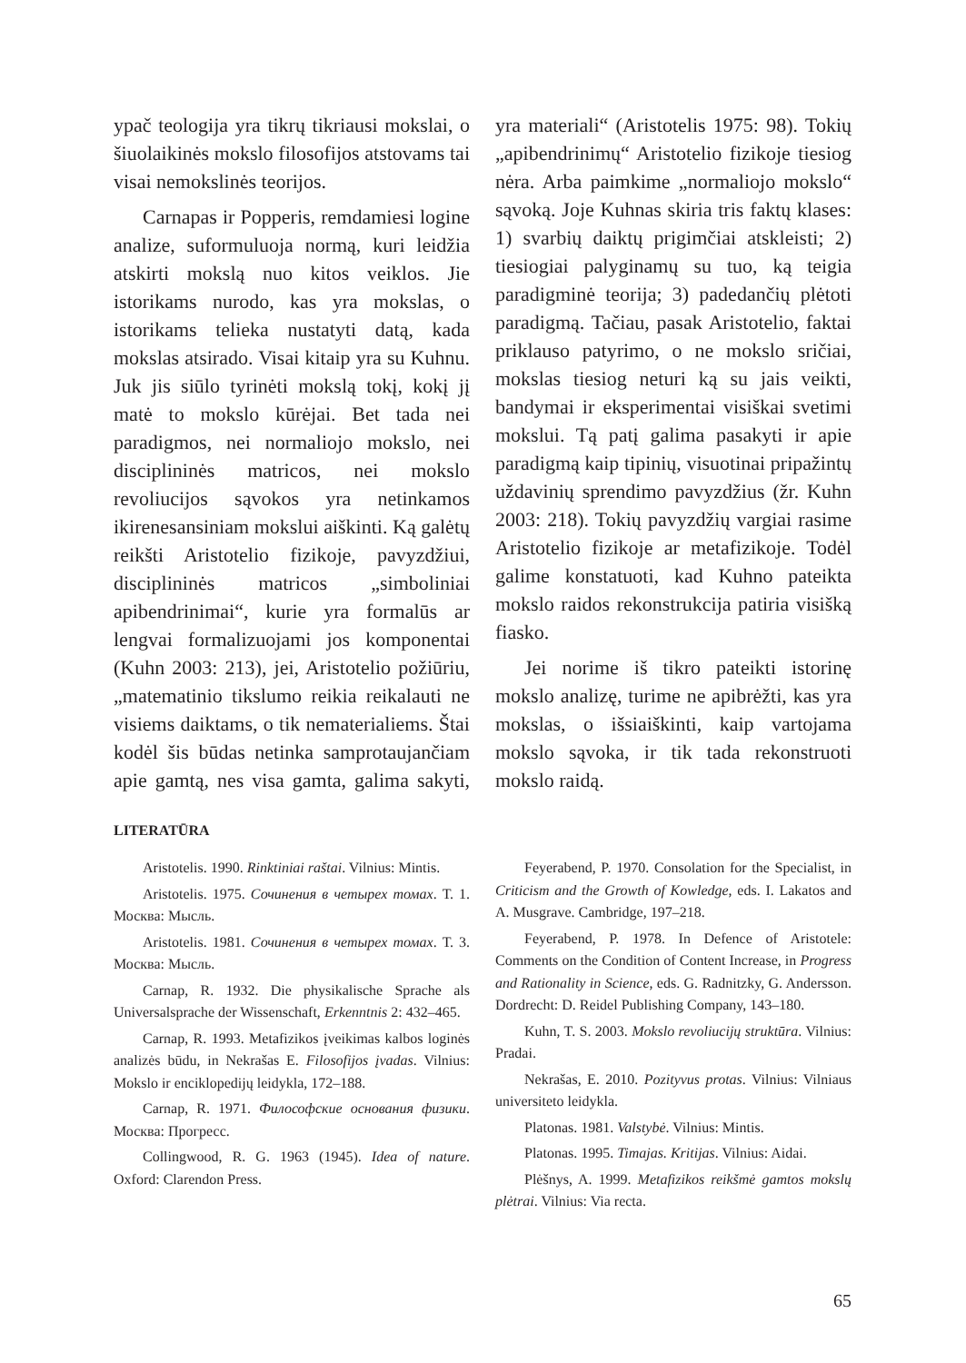ypač teologija yra tikrų tikriausi mokslai, o šiuolaikinės mokslo filosofijos atstovams tai visai nemokslinės teorijos.
Carnapas ir Popperis, remdamiesi logine analize, suformuluoja normą, kuri leidžia atskirti mokslą nuo kitos veiklos. Jie istorikams nurodo, kas yra mokslas, o istorikams telieka nustatyti datą, kada mokslas atsirado. Visai kitaip yra su Kuhnu. Juk jis siūlo tyrinėti mokslą tokį, kokį jį matė to mokslo kūrėjai. Bet tada nei paradigmos, nei normaliojo mokslo, nei disciplininės matricos, nei mokslo revoliucijos sąvokos yra netinkamos ikirenesansiniam mokslui aiškinti. Ką galėtų reikšti Aristotelio fizikoje, pavyzdžiui, disciplininės matricos „simboliniai apibendrinimai“, kurie yra formalūs ar lengvai formalizuojami jos komponentai (Kuhn 2003: 213), jei, Aristotelio požiūriu, „matematinio tikslumo reikia reikalauti ne visiems daiktams, o tik nematerialiems. Štai kodėl šis būdas netinka samprotaujančiam apie gamtą, nes visa gamta, galima sakyti, yra materiali“ (Aristotelis 1975: 98). Tokių „apibendrinimų“ Aristotelio fizikoje tiesiog nėra. Arba paimkime „normaliojo mokslo“ sąvoką. Joje Kuhnas skiria tris faktų klases: 1) svarbių daiktų prigimčiai atskleisti; 2) tiesiogiai palyginamų su tuo, ką teigia paradigminė teorija; 3) padedančių plėtoti paradigmą. Tačiau, pasak Aristotelio, faktai priklauso patyrimo, o ne mokslo sričiai, mokslas tiesiog neturi ką su jais veikti, bandymai ir eksperimentai visiškai svetimi mokslui. Tą patį galima pasakyti ir apie paradigmą kaip tipinių, visuotinai pripažintų uždavinių sprendimo pavyzdžius (žr. Kuhn 2003: 218). Tokių pavyzdžių vargiai rasime Aristotelio fizikoje ar metafizikoje. Todėl galime konstatuoti, kad Kuhno pateikta mokslo raidos rekonstrukcija patiria visišką fiasko.
Jei norime iš tikro pateikti istorinę mokslo analizę, turime ne apibrėžti, kas yra mokslas, o išsiaiškinti, kaip vartojama mokslo sąvoka, ir tik tada rekonstruoti mokslo raidą.
LITERATŪRA
Aristotelis. 1990. Rinktiniai raštai. Vilnius: Mintis.
Aristotelis. 1975. Сочинения в четырех томах. Т. 1. Москва: Мысль.
Aristotelis. 1981. Сочинения в четырех томах. Т. 3. Москва: Мысль.
Carnap, R. 1932. Die physikalische Sprache als Universalsprache der Wissenschaft, Erkenntnis 2: 432–465.
Carnap, R. 1993. Metafizikos įveikimas kalbos loginės analizės būdu, in Nekrašas E. Filosofijos įvadas. Vilnius: Mokslo ir enciklopedijų leidykla, 172–188.
Carnap, R. 1971. Философские основания физики. Москва: Прогресс.
Collingwood, R. G. 1963 (1945). Idea of nature. Oxford: Clarendon Press.
Feyerabend, P. 1970. Consolation for the Specialist, in Criticism and the Growth of Kowledge, eds. I. Lakatos and A. Musgrave. Cambridge, 197–218.
Feyerabend, P. 1978. In Defence of Aristotele: Comments on the Condition of Content Increase, in Progress and Rationality in Science, eds. G. Radnitzky, G. Andersson. Dordrecht: D. Reidel Publishing Company, 143–180.
Kuhn, T. S. 2003. Mokslo revoliucijų struktūra. Vilnius: Pradai.
Nekrašas, E. 2010. Pozityvus protas. Vilnius: Vilniaus universiteto leidykla.
Platonas. 1981. Valstybė. Vilnius: Mintis.
Platonas. 1995. Timajas. Kritijas. Vilnius: Aidai.
Plėšnys, A. 1999. Metafizikos reikšmė gamtos mokslų plėtrai. Vilnius: Via recta.
65